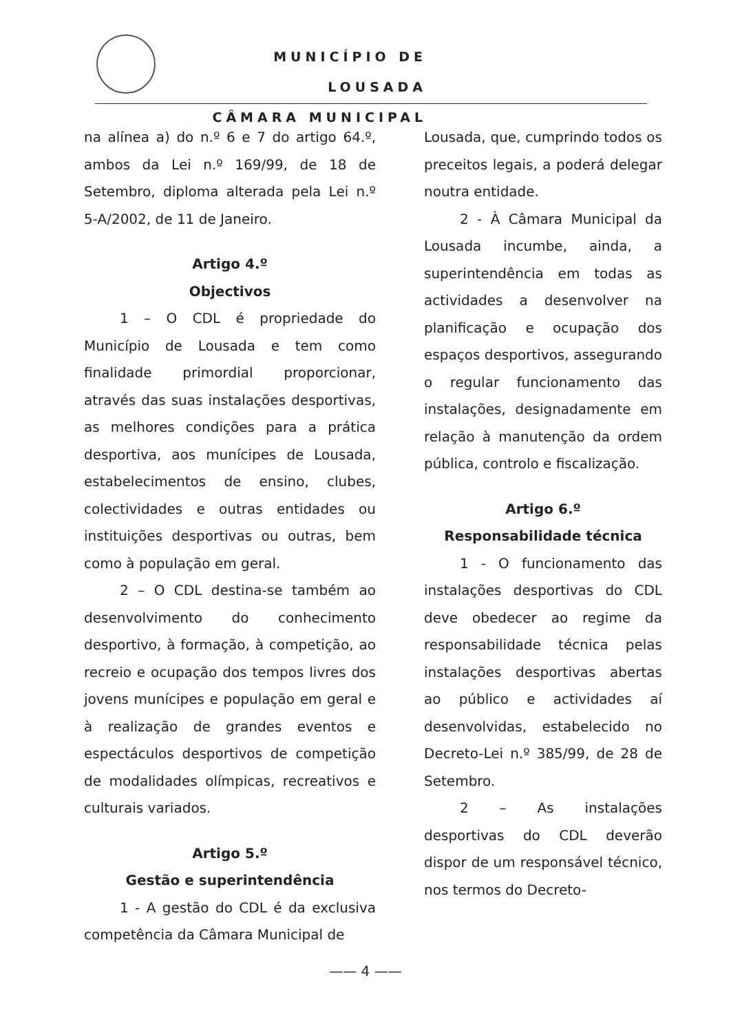MUNICÍPIO DE LOUSADA
CÂMARA MUNICIPAL
na alínea a) do n.º 6 e 7 do artigo 64.º, ambos da Lei n.º 169/99, de 18 de Setembro, diploma alterada pela Lei n.º 5-A/2002, de 11 de Janeiro.
Artigo 4.º
Objectivos
1 – O CDL é propriedade do Município de Lousada e tem como finalidade primordial proporcionar, através das suas instalações desportivas, as melhores condições para a prática desportiva, aos munícipes de Lousada, estabelecimentos de ensino, clubes, colectividades e outras entidades ou instituições desportivas ou outras, bem como à população em geral.
2 – O CDL destina-se também ao desenvolvimento do conhecimento desportivo, à formação, à competição, ao recreio e ocupação dos tempos livres dos jovens munícipes e população em geral e à realização de grandes eventos e espectáculos desportivos de competição de modalidades olímpicas, recreativos e culturais variados.
Artigo 5.º
Gestão e superintendência
1 - A gestão do CDL é da exclusiva competência da Câmara Municipal de
Lousada, que, cumprindo todos os preceitos legais, a poderá delegar noutra entidade.
2 - À Câmara Municipal da Lousada incumbe, ainda, a superintendência em todas as actividades a desenvolver na planificação e ocupação dos espaços desportivos, assegurando o regular funcionamento das instalações, designadamente em relação à manutenção da ordem pública, controlo e fiscalização.
Artigo 6.º
Responsabilidade técnica
1 - O funcionamento das instalações desportivas do CDL deve obedecer ao regime da responsabilidade técnica pelas instalações desportivas abertas ao público e actividades aí desenvolvidas, estabelecido no Decreto-Lei n.º 385/99, de 28 de Setembro.
2 – As instalações desportivas do CDL deverão dispor de um responsável técnico, nos termos do Decreto-
—— 4 ——